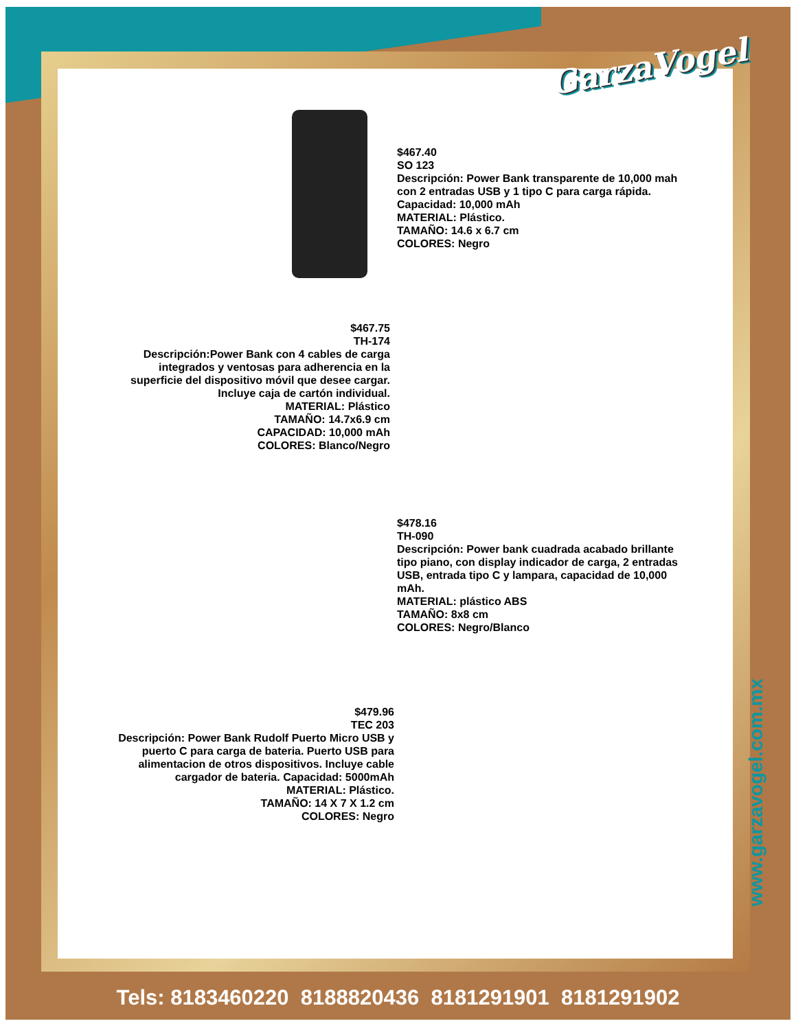GarzaVogel
$467.40
SO 123
Descripción: Power Bank transparente de 10,000 mah con 2 entradas USB y 1 tipo C para carga rápida. Capacidad: 10,000 mAh
MATERIAL: Plástico.
TAMAÑO: 14.6 x 6.7 cm
COLORES: Negro
$467.75
TH-174
Descripción:Power Bank con 4 cables de carga integrados y ventosas para adherencia en la superficie del dispositivo móvil que desee cargar. Incluye caja de cartón individual.
MATERIAL: Plástico
TAMAÑO: 14.7x6.9 cm
CAPACIDAD: 10,000 mAh
COLORES: Blanco/Negro
$478.16
TH-090
Descripción: Power bank cuadrada acabado brillante tipo piano, con display indicador de carga, 2 entradas USB, entrada tipo C y lampara, capacidad de 10,000 mAh.
MATERIAL: plástico ABS
TAMAÑO: 8x8 cm
COLORES: Negro/Blanco
$479.96
TEC 203
Descripción: Power Bank Rudolf Puerto Micro USB y puerto C para carga de bateria. Puerto USB para alimentacion de otros dispositivos. Incluye cable cargador de bateria. Capacidad: 5000mAh
MATERIAL: Plástico.
TAMAÑO: 14 X 7 X 1.2 cm
COLORES: Negro
www.garzavogel.com.mx
Tels: 8183460220 8188820436 8181291901 8181291902